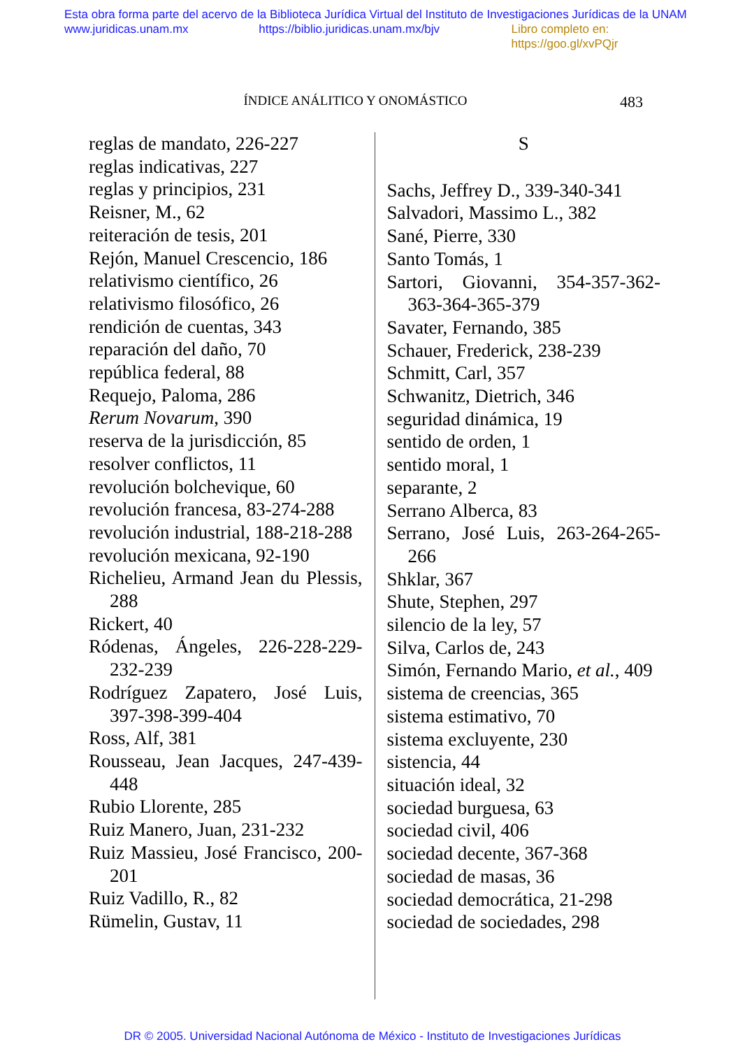Esta obra forma parte del acervo de la Biblioteca Jurídica Virtual del Instituto de Investigaciones Jurídicas de la UNAM
www.juridicas.unam.mx https://biblio.juridicas.unam.mx/bjv Libro completo en: https://goo.gl/xvPQjr
ÍNDICE ANÁLITICO Y ONOMÁSTICO 483
reglas de mandato, 226-227
reglas indicativas, 227
reglas y principios, 231
Reisner, M., 62
reiteración de tesis, 201
Rejón, Manuel Crescencio, 186
relativismo científico, 26
relativismo filosófico, 26
rendición de cuentas, 343
reparación del daño, 70
república federal, 88
Requejo, Paloma, 286
Rerum Novarum, 390
reserva de la jurisdicción, 85
resolver conflictos, 11
revolución bolchevique, 60
revolución francesa, 83-274-288
revolución industrial, 188-218-288
revolución mexicana, 92-190
Richelieu, Armand Jean du Plessis, 288
Rickert, 40
Ródenas, Ángeles, 226-228-229-232-239
Rodríguez Zapatero, José Luis, 397-398-399-404
Ross, Alf, 381
Rousseau, Jean Jacques, 247-439-448
Rubio Llorente, 285
Ruiz Manero, Juan, 231-232
Ruiz Massieu, José Francisco, 200-201
Ruiz Vadillo, R., 82
Rümelin, Gustav, 11
S
Sachs, Jeffrey D., 339-340-341
Salvadori, Massimo L., 382
Sané, Pierre, 330
Santo Tomás, 1
Sartori, Giovanni, 354-357-362-363-364-365-379
Savater, Fernando, 385
Schauer, Frederick, 238-239
Schmitt, Carl, 357
Schwanitz, Dietrich, 346
seguridad dinámica, 19
sentido de orden, 1
sentido moral, 1
separante, 2
Serrano Alberca, 83
Serrano, José Luis, 263-264-265-266
Shklar, 367
Shute, Stephen, 297
silencio de la ley, 57
Silva, Carlos de, 243
Simón, Fernando Mario, et al., 409
sistema de creencias, 365
sistema estimativo, 70
sistema excluyente, 230
sistencia, 44
situación ideal, 32
sociedad burguesa, 63
sociedad civil, 406
sociedad decente, 367-368
sociedad de masas, 36
sociedad democrática, 21-298
sociedad de sociedades, 298
DR © 2005. Universidad Nacional Autónoma de México - Instituto de Investigaciones Jurídicas